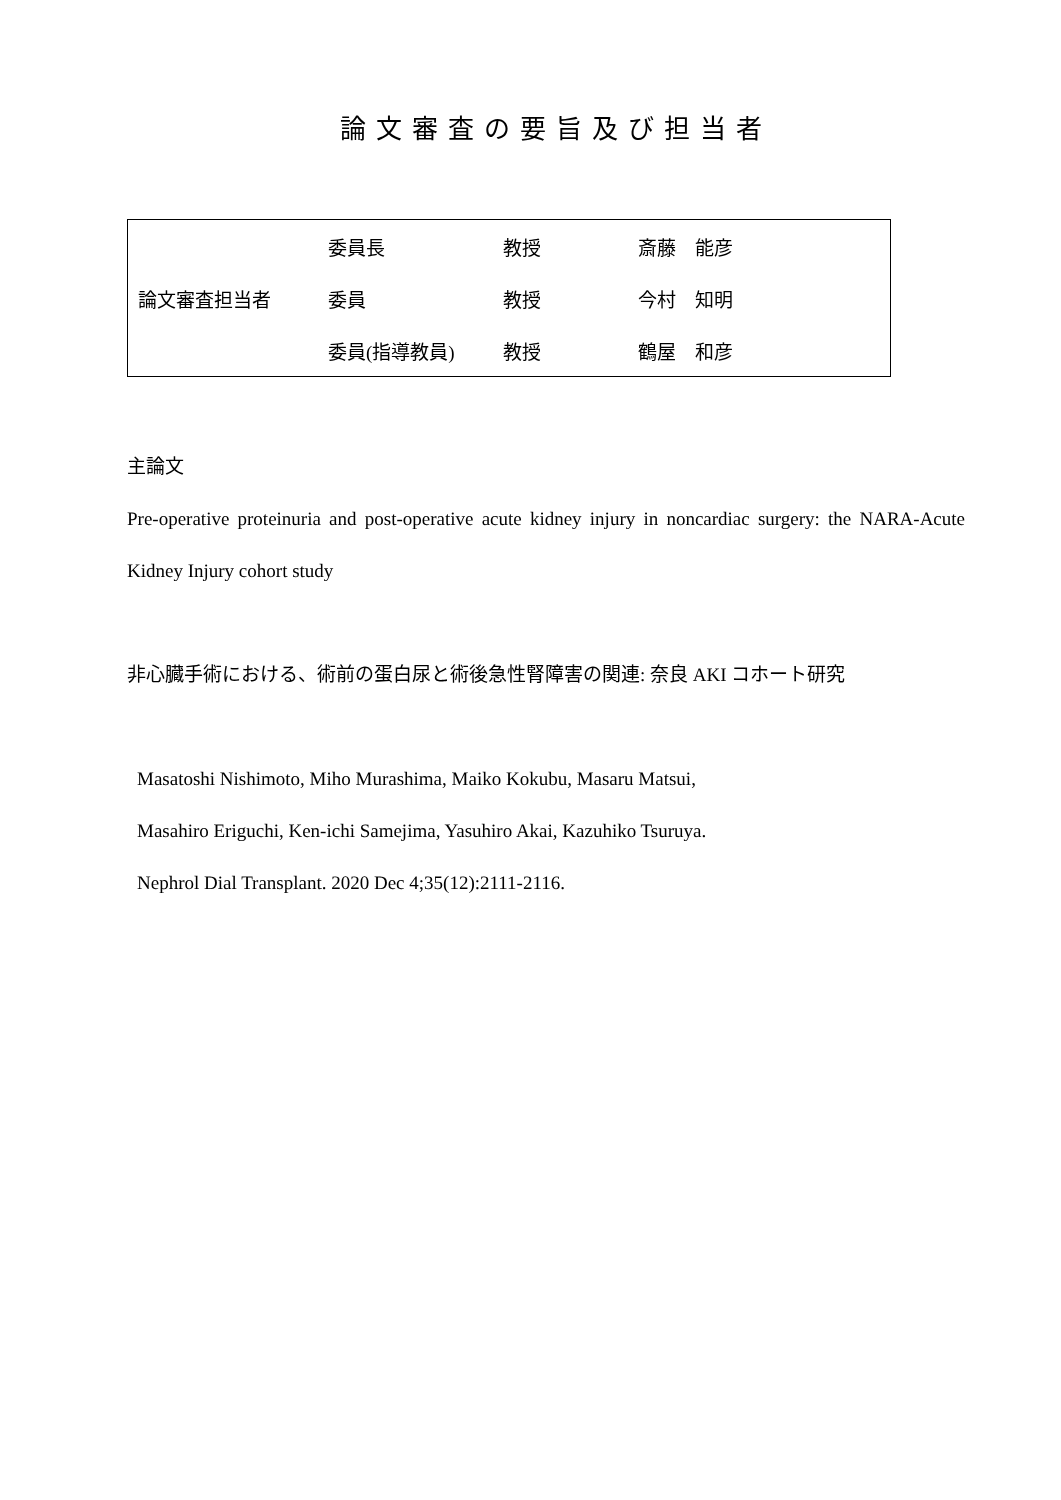論文審査の要旨及び担当者
| 論文審査担当者 | 委員長 | 教授 | 斎藤 能彦 |
| | 委員 | 教授 | 今村 知明 |
| | 委員(指導教員) | 教授 | 鶴屋 和彦 |
主論文
Pre-operative proteinuria and post-operative acute kidney injury in noncardiac surgery: the NARA-Acute Kidney Injury cohort study
非心臓手術における、術前の蛋白尿と術後急性腎障害の関連: 奈良 AKI コホート研究
Masatoshi Nishimoto, Miho Murashima, Maiko Kokubu, Masaru Matsui,
Masahiro Eriguchi, Ken-ichi Samejima, Yasuhiro Akai, Kazuhiko Tsuruya.
Nephrol Dial Transplant. 2020 Dec 4;35(12):2111-2116.